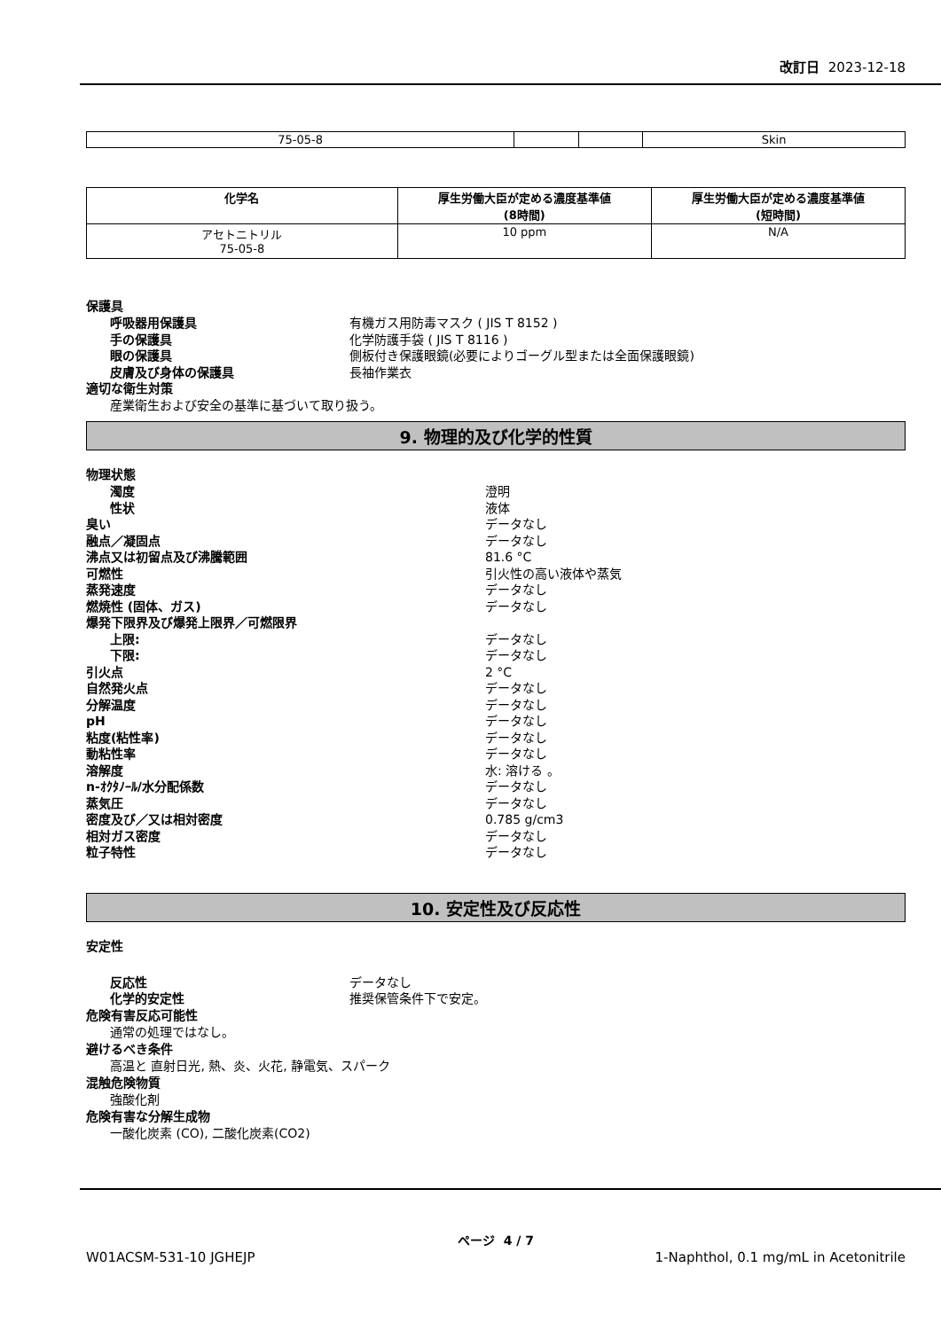改訂日 2023-12-18
| 75-05-8 | | | Skin |
| 化学名 | 厚生労働大臣が定める濃度基準値 (8時間) | 厚生労働大臣が定める濃度基準値 (短時間) |
| --- | --- | --- |
| アセトニトリル 75-05-8 | 10 ppm | N/A |
保護具
呼吸器用保護具 有機ガス用防毒マスク ( JIS T 8152 )
手の保護具 化学防護手袋 ( JIS T 8116 )
眼の保護具 側板付き保護眼鏡(必要によりゴーグル型または全面保護眼鏡)
皮膚及び身体の保護具 長袖作業衣
適切な衛生対策
産業衛生および安全の基準に基づいて取り扱う。
9. 物理的及び化学的性質
物理状態
濁度 澄明
性状 液体
臭い データなし
融点／凝固点 データなし
沸点又は初留点及び沸騰範囲 81.6 °C
可燃性 引火性の高い液体や蒸気
蒸発速度 データなし
燃焼性 (固体、ガス) データなし
爆発下限界及び爆発上限界／可燃限界
上限: データなし
下限: データなし
引火点 2 °C
自然発火点 データなし
分解温度 データなし
pH データなし
粘度(粘性率) データなし
動粘性率 データなし
溶解度 水: 溶ける 。
n-ｵｸﾀﾉｰﾙ/水分配係数 データなし
蒸気圧 データなし
密度及び／又は相対密度 0.785 g/cm3
相対ガス密度 データなし
粒子特性 データなし
10. 安定性及び反応性
安定性
反応性 データなし
化学的安定性 推奨保管条件下で安定。
危険有害反応可能性
通常の処理ではなし。
避けるべき条件
高温と 直射日光, 熱、炎、火花, 静電気、スパーク
混触危険物質
強酸化剤
危険有害な分解生成物
一酸化炭素 (CO), 二酸化炭素(CO2)
ページ 4 / 7
W01ACSM-531-10 JGHEJP 1-Naphthol, 0.1 mg/mL in Acetonitrile